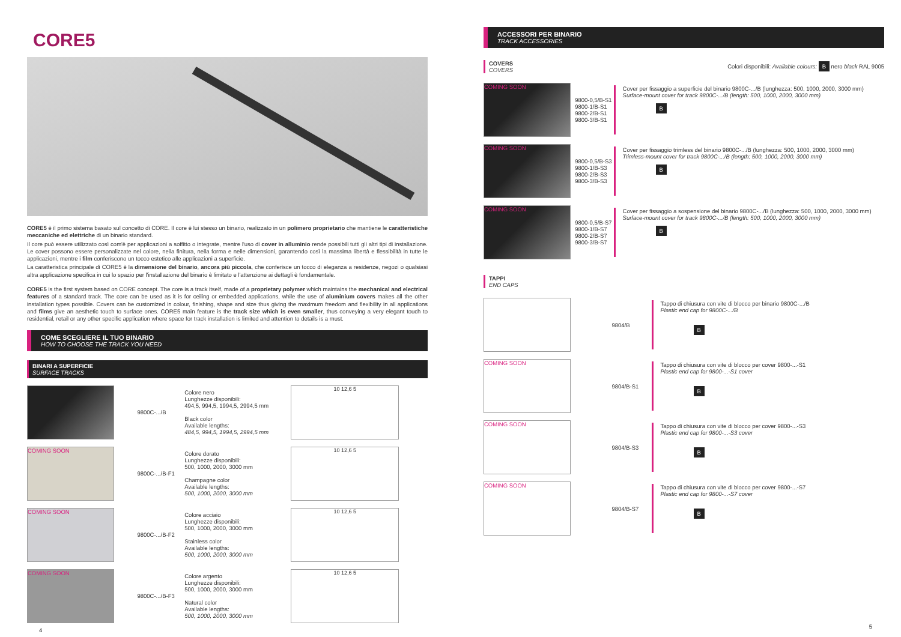CORE5
CORE5 è il primo sistema basato sul concetto di CORE. Il core è lui stesso un binario, realizzato in un polimero proprietario che mantiene le caratteristiche meccaniche ed elettriche di un binario standard.
Il core può essere utilizzato così com'è per applicazioni a soffitto o integrate, mentre l'uso di cover in alluminio rende possibili tutti gli altri tipi di installazione. Le cover possono essere personalizzate nel colore, nella finitura, nella forma e nelle dimensioni, garantendo così la massima libertà e flessibilità in tutte le applicazioni, mentre i film conferiscono un tocco estetico alle applicazioni a superficie.
La caratteristica principale di CORE5 è la dimensione del binario, ancora più piccola, che conferisce un tocco di eleganza a residenze, negozi o qualsiasi altra applicazione specifica in cui lo spazio per l'installazione del binario è limitato e l'attenzione ai dettagli è fondamentale.
CORE5 is the first system based on CORE concept. The core is a track itself, made of a proprietary polymer which maintains the mechanical and electrical features of a standard track. The core can be used as it is for ceiling or embedded applications, while the use of aluminium covers makes all the other installation types possible. Covers can be customized in colour, finishing, shape and size thus giving the maximum freedom and flexibility in all applications and films give an aesthetic touch to surface ones. CORE5 main feature is the track size which is even smaller, thus conveying a very elegant touch to residential, retail or any other specific application where space for track installation is limited and attention to details is a must.
COME SCEGLIERE IL TUO BINARIO
HOW TO CHOOSE THE TRACK YOU NEED
BINARI A SUPERFICIE
SURFACE TRACKS
| | 9800C-.../B | Colore nero Lunghezze disponibili: 494,5, 994,5, 1994,5, 2994,5 mm Black color Available lengths: 484,5, 994,5, 1994,5, 2994,5 mm | 10 12,6 5 |
| COMING SOON | 9800C-.../B-F1 | Colore dorato Lunghezze disponibili: 500, 1000, 2000, 3000 mm Champagne color Available lengths: 500, 1000, 2000, 3000 mm | 10 12,6 5 |
| COMING SOON | 9800C-.../B-F2 | Colore acciaio Lunghezze disponibili: 500, 1000, 2000, 3000 mm Stainless color Available lengths: 500, 1000, 2000, 3000 mm | 10 12,6 5 |
| COMING SOON | 9800C-.../B-F3 | Colore argento Lunghezze disponibili: 500, 1000, 2000, 3000 mm Natural color Available lengths: 500, 1000, 2000, 3000 mm | 10 12,6 5 |
4
ACCESSORI PER BINARIO
TRACK ACCESSORIES
COVERS
COVERS
Colori disponibili: Available colours: B nero black RAL 9005
| COMING SOON | 9800-0,5/B-S1 9800-1/B-S1 9800-2/B-S1 9800-3/B-S1 | Cover per fissaggio a superficie del binario 9800C-.../B (lunghezza: 500, 1000, 2000, 3000 mm) Surface-mount cover for track 9800C-.../B (length: 500, 1000, 2000, 3000 mm) B |
| COMING SOON | 9800-0,5/B-S3 9800-1/B-S3 9800-2/B-S3 9800-3/B-S3 | Cover per fissaggio trimless del binario 9800C-.../B (lunghezza: 500, 1000, 2000, 3000 mm) Trimless-mount cover for track 9800C-.../B (length: 500, 1000, 2000, 3000 mm) B |
| COMING SOON | 9800-0,5/B-S7 9800-1/B-S7 9800-2/B-S7 9800-3/B-S7 | Cover per fissaggio a sospensione del binario 9800C-.../B (lunghezza: 500, 1000, 2000, 3000 mm) Surface-mount cover for track 9800C-.../B (length: 500, 1000, 2000, 3000 mm) B |
TAPPI
END CAPS
| | 9804/B | Tappo di chiusura con vite di blocco per binario 9800C-.../B Plastic end cap for 9800C-.../B B |
| COMING SOON | 9804/B-S1 | Tappo di chiusura con vite di blocco per cover 9800-...-S1 Plastic end cap for 9800-...-S1 cover B |
| COMING SOON | 9804/B-S3 | Tappo di chiusura con vite di blocco per cover 9800-...-S3 Plastic end cap for 9800-...-S3 cover B |
| COMING SOON | 9804/B-S7 | Tappo di chiusura con vite di blocco per cover 9800-...-S7 Plastic end cap for 9800-...-S7 cover B |
5